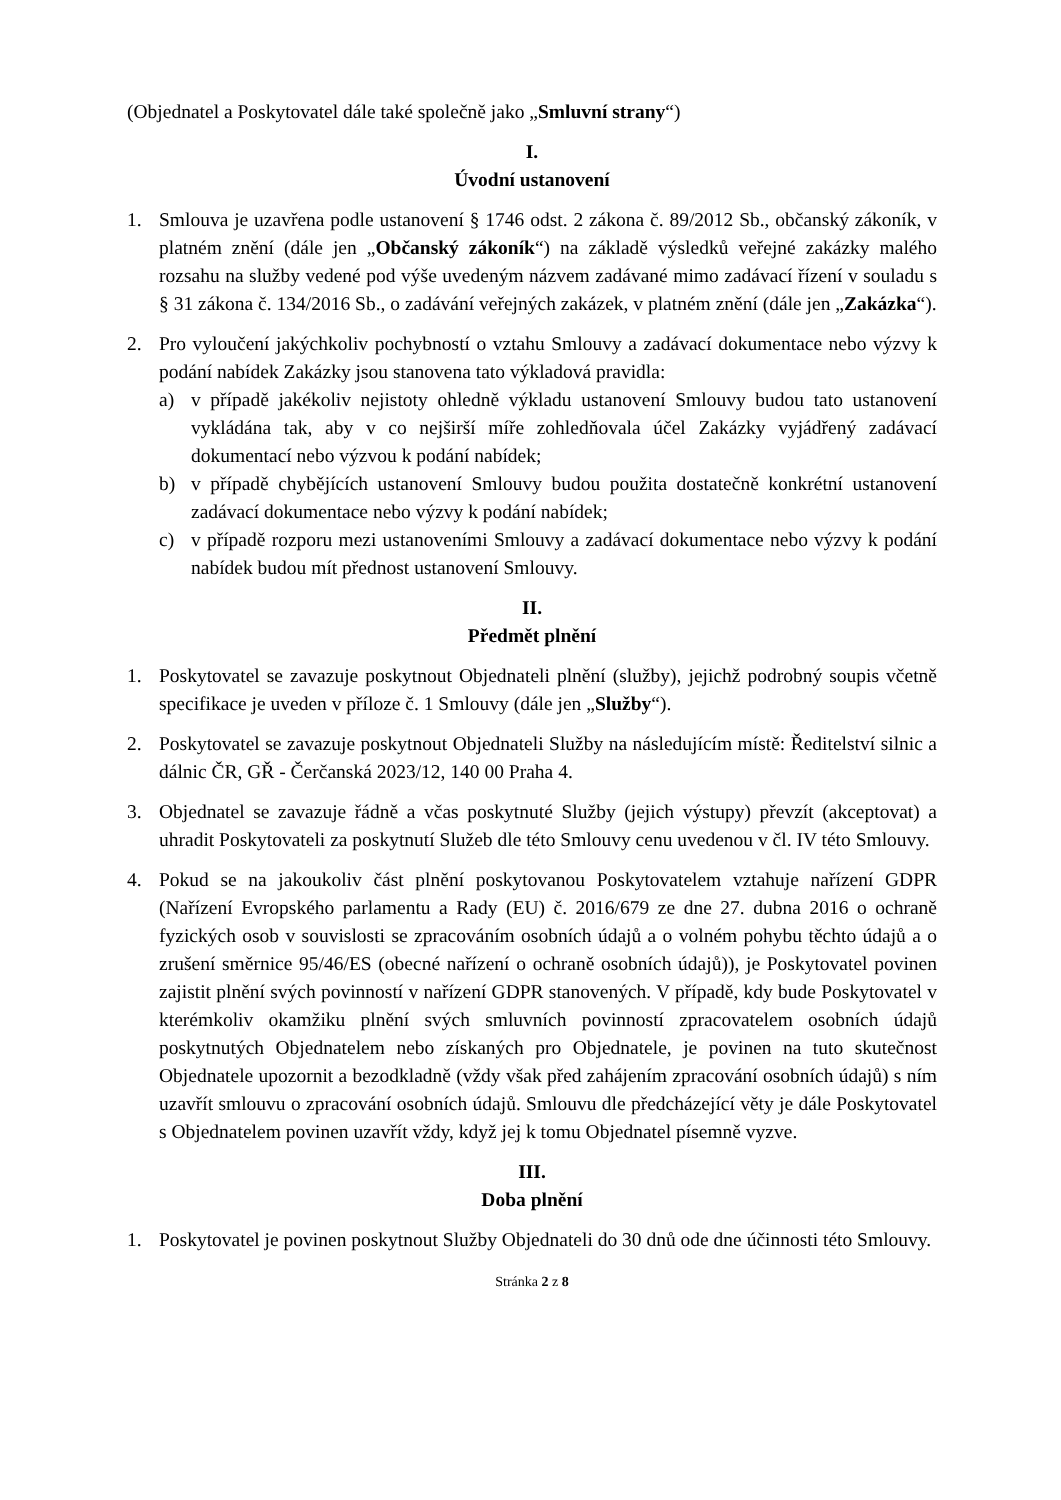(Objednatel a Poskytovatel dále také společně jako „Smluvní strany“)
I.
Úvodní ustanovení
1. Smlouva je uzavřena podle ustanovení § 1746 odst. 2 zákona č. 89/2012 Sb., občanský zákoník, v platném znění (dále jen „Občanský zákoník“) na základě výsledků veřejné zakázky malého rozsahu na služby vedené pod výše uvedeným názvem zadávané mimo zadávací řízení v souladu s § 31 zákona č. 134/2016 Sb., o zadávání veřejných zakázek, v platném znění (dále jen „Zakázka“).
2. Pro vyloučení jakýchkoliv pochybností o vztahu Smlouvy a zadávací dokumentace nebo výzvy k podání nabídek Zakázky jsou stanovena tato výkladová pravidla:
a) v případě jakékoliv nejistoty ohledně výkladu ustanovení Smlouvy budou tato ustanovení vykládána tak, aby v co nejširší míře zohledňovala účel Zakázky vyjádřený zadávací dokumentací nebo výzvou k podání nabídek;
b) v případě chybějících ustanovení Smlouvy budou použita dostatečně konkrétní ustanovení zadávací dokumentace nebo výzvy k podání nabídek;
c) v případě rozporu mezi ustanoveními Smlouvy a zadávací dokumentace nebo výzvy k podání nabídek budou mít přednost ustanovení Smlouvy.
II.
Předmět plnění
1. Poskytovatel se zavazuje poskytnout Objednateli plnění (služby), jejichž podrobný soupis včetně specifikace je uveden v příloze č. 1 Smlouvy (dále jen „Služby“).
2. Poskytovatel se zavazuje poskytnout Objednateli Služby na následujícím místě: Ředitelství silnic a dálnic ČR, GŘ - Čerčanská 2023/12, 140 00 Praha 4.
3. Objednatel se zavazuje řádně a včas poskytnuté Služby (jejich výstupy) převzít (akceptovat) a uhradit Poskytovateli za poskytnutí Služeb dle této Smlouvy cenu uvedenou v čl. IV této Smlouvy.
4. Pokud se na jakoukoliv část plnění poskytovanou Poskytovatelem vztahuje nařízení GDPR (Nařízení Evropského parlamentu a Rady (EU) č. 2016/679 ze dne 27. dubna 2016 o ochraně fyzických osob v souvislosti se zpracováním osobních údajů a o volném pohybu těchto údajů a o zrušení směrnice 95/46/ES (obecné nařízení o ochraně osobních údajů)), je Poskytovatel povinen zajistit plnění svých povinností v nařízení GDPR stanovených. V případě, kdy bude Poskytovatel v kterémkoliv okamžiku plnění svých smluvních povinností zpracovatelem osobních údajů poskytnutých Objednatelem nebo získaných pro Objednatele, je povinen na tuto skutečnost Objednatele upozornit a bezodkladně (vždy však před zahájením zpracování osobních údajů) s ním uzavřít smlouvu o zpracování osobních údajů. Smlouvu dle předcházející věty je dále Poskytovatel s Objednatelem povinen uzavřít vždy, když jej k tomu Objednatel písemně vyzve.
III.
Doba plnění
1. Poskytovatel je povinen poskytnout Služby Objednateli do 30 dnů ode dne účinnosti této Smlouvy.
Stránka 2 z 8